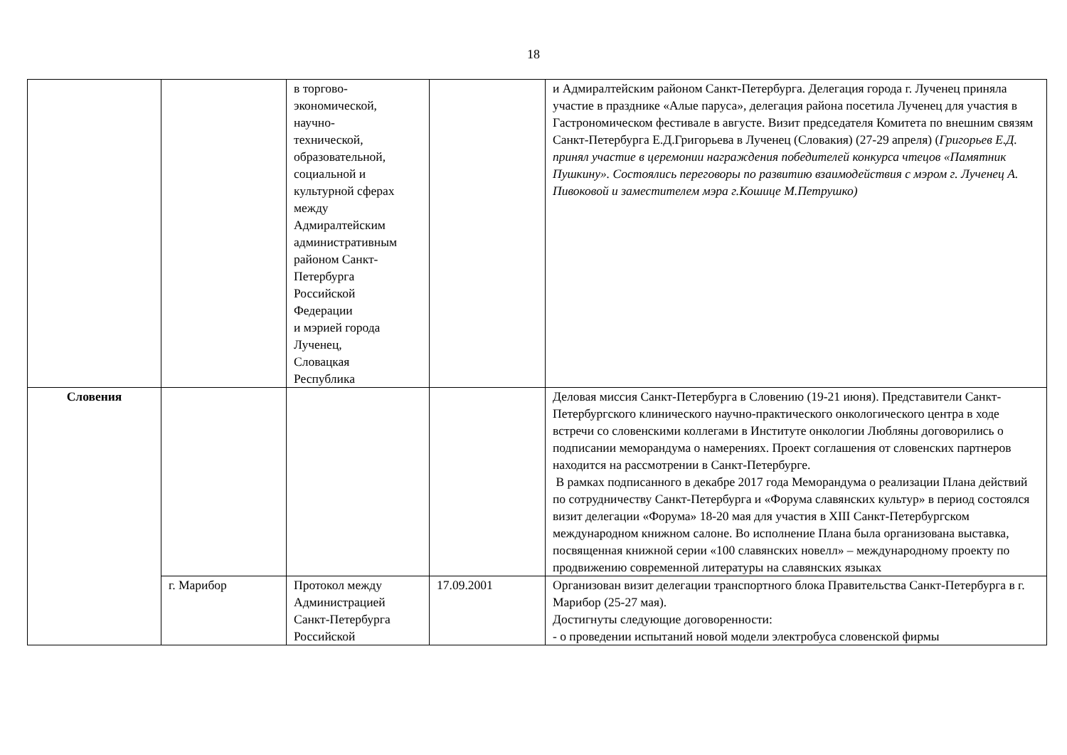18
| | | в торгово- экономической, научно- технической, образовательной, социальной и культурной сферах между Адмиралтейским административным районом Санкт- Петербурга Российской Федерации и мэрией города Лученец, Словацкая Республика | | и Адмиралтейским районом Санкт-Петербурга. Делегация города г. Лученец приняла участие в празднике «Алые паруса», делегация района посетила Лученец для участия в Гастрономическом фестивале в августе. Визит председателя Комитета по внешним связям Санкт-Петербурга Е.Д.Григорьева в Лученец (Словакия) (27-29 апреля) ( Григорьев Е.Д. принял участие в церемонии награждения победителей конкурса чтецов «Памятник Пушкину». Состоялись переговоры по развитию взаимодействия с мэром г. Лученец А. Пивоковой и заместителем мэра г.Кошице М.Петрушко) |
| Словения | | | | Деловая миссия Санкт-Петербурга в Словению (19-21 июня). Представители Санкт-Петербургского клинического научно-практического онкологического центра в ходе встречи со словенскими коллегами в Институте онкологии Любляны договорились о подписании меморандума о намерениях. Проект соглашения от словенских партнеров находится на рассмотрении в Санкт-Петербурге. В рамках подписанного в декабре 2017 года Меморандума о реализации Плана действий по сотрудничеству Санкт-Петербурга и «Форума славянских культур» в период состоялся визит делегации «Форума» 18-20 мая для участия в XIII Санкт-Петербургском международном книжном салоне. Во исполнение Плана была организована выставка, посвященная книжной серии «100 славянских новелл» – международному проекту по продвижению современной литературы на славянских языках |
| | г. Марибор | Протокол между Администрацией Санкт-Петербурга Российской | 17.09.2001 | Организован визит делегации транспортного блока Правительства Санкт-Петербурга в г. Марибор (25-27 мая). Достигнуты следующие договоренности: - о проведении испытаний новой модели электробуса словенской фирмы |